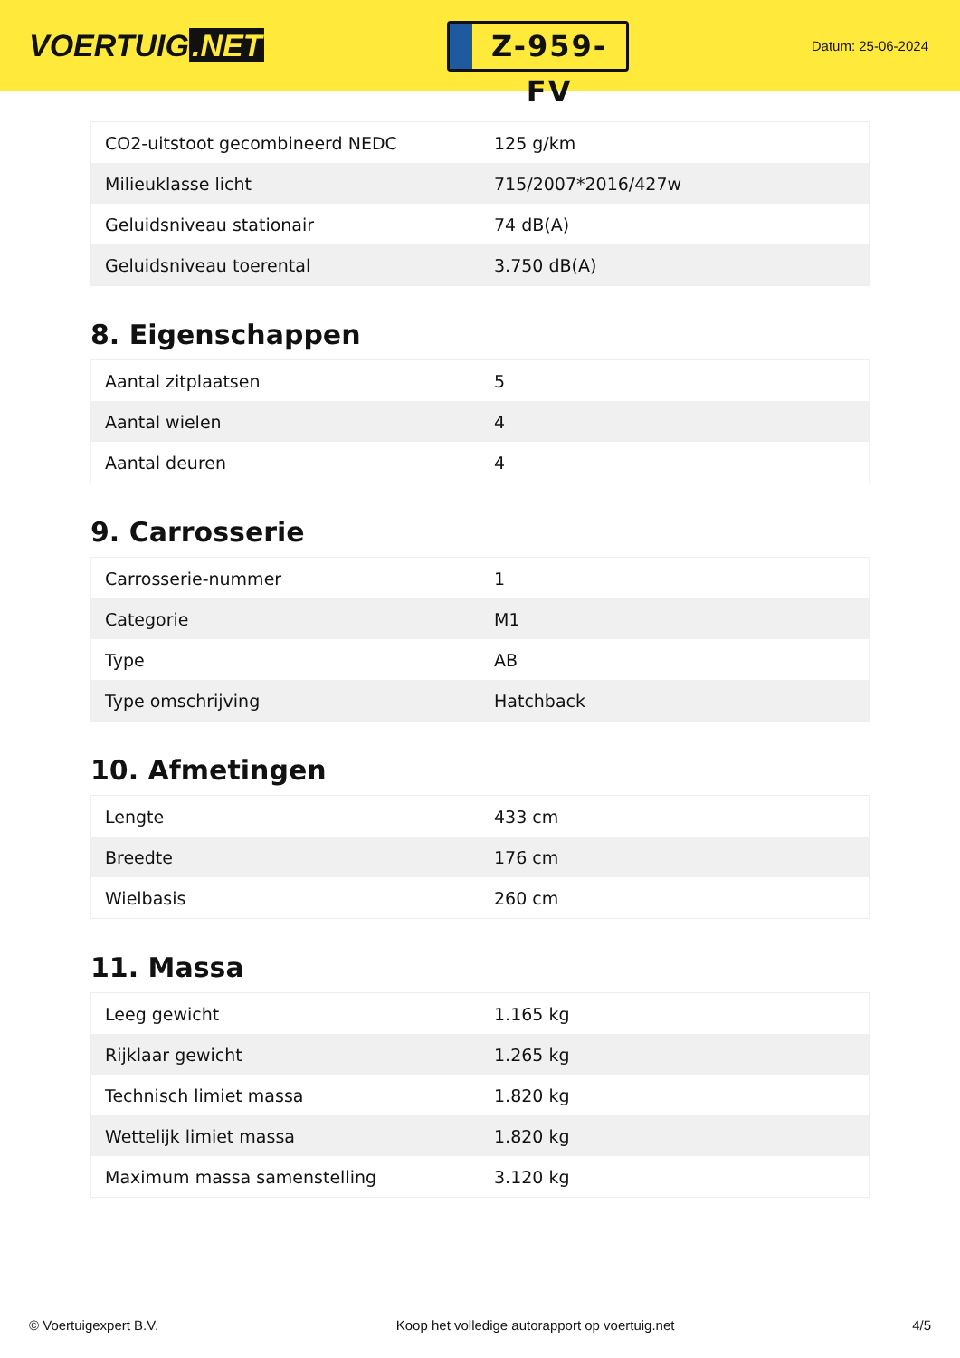VOERTUIG.NET
Z-959-FV
Datum: 25-06-2024
| CO2-uitstoot gecombineerd NEDC | 125 g/km |
| Milieuklasse licht | 715/2007*2016/427w |
| Geluidsniveau stationair | 74 dB(A) |
| Geluidsniveau toerental | 3.750 dB(A) |
8. Eigenschappen
| Aantal zitplaatsen | 5 |
| Aantal wielen | 4 |
| Aantal deuren | 4 |
9. Carrosserie
| Carrosserie-nummer | 1 |
| Categorie | M1 |
| Type | AB |
| Type omschrijving | Hatchback |
10. Afmetingen
| Lengte | 433 cm |
| Breedte | 176 cm |
| Wielbasis | 260 cm |
11. Massa
| Leeg gewicht | 1.165 kg |
| Rijklaar gewicht | 1.265 kg |
| Technisch limiet massa | 1.820 kg |
| Wettelijk limiet massa | 1.820 kg |
| Maximum massa samenstelling | 3.120 kg |
© Voertuigexpert B.V. Koop het volledige autorapport op voertuig.net 4/5